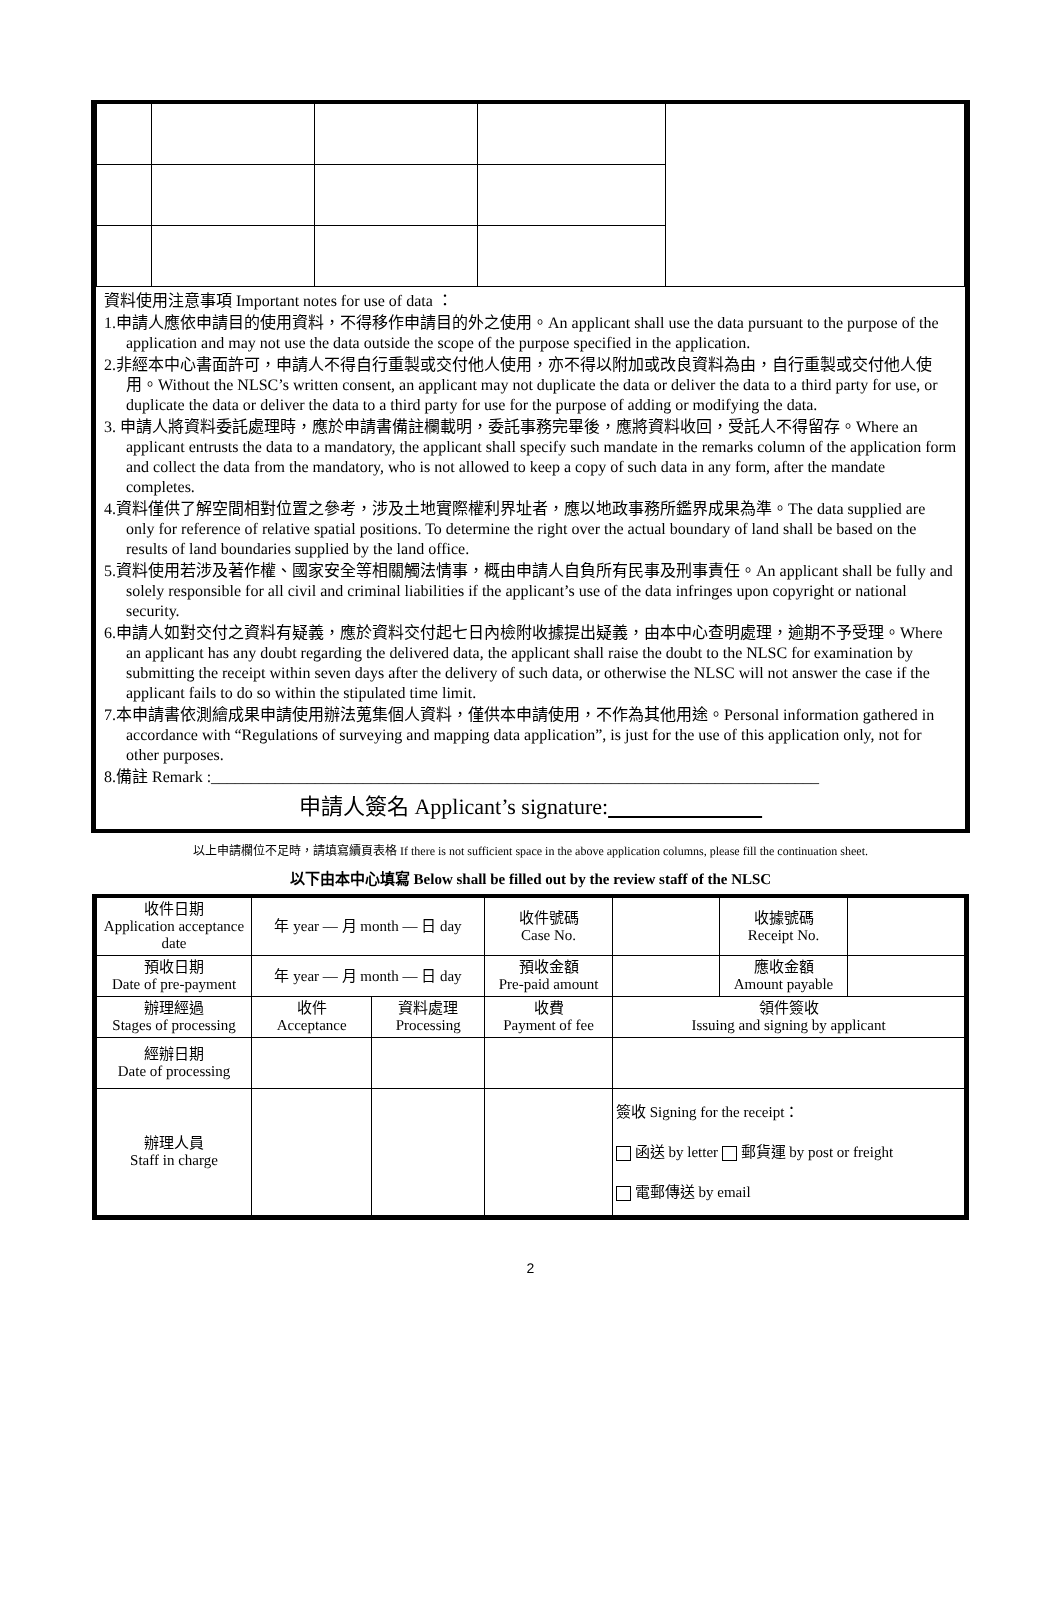資料使用注意事項 Important notes for use of data ：
1.申請人應依申請目的使用資料，不得移作申請目的外之使用。An applicant shall use the data pursuant to the purpose of the application and may not use the data outside the scope of the purpose specified in the application.
2.非經本中心書面許可，申請人不得自行重製或交付他人使用，亦不得以附加或改良資料為由，自行重製或交付他人使用。Without the NLSC’s written consent, an applicant may not duplicate the data or deliver the data to a third party for use, or duplicate the data or deliver the data to a third party for use for the purpose of adding or modifying the data.
3. 申請人將資料委託處理時，應於申請書備註欄載明，委託事務完畢後，應將資料收回，受託人不得留存。Where an applicant entrusts the data to a mandatory, the applicant shall specify such mandate in the remarks column of the application form and collect the data from the mandatory, who is not allowed to keep a copy of such data in any form, after the mandate completes.
4.資料僅供了解空間相對位置之參考，涉及土地實際權利界址者，應以地政事務所鑑界成果為準。The data supplied are only for reference of relative spatial positions. To determine the right over the actual boundary of land shall be based on the results of land boundaries supplied by the land office.
5.資料使用若涉及著作權、國家安全等相關觸法情事，概由申請人自負所有民事及刑事責任。An applicant shall be fully and solely responsible for all civil and criminal liabilities if the applicant’s use of the data infringes upon copyright or national security.
6.申請人如對交付之資料有疑義，應於資料交付起七日內檢附收據提出疑義，由本中心查明處理，逾期不予受理。Where an applicant has any doubt regarding the delivered data, the applicant shall raise the doubt to the NLSC for examination by submitting the receipt within seven days after the delivery of such data, or otherwise the NLSC will not answer the case if the applicant fails to do so within the stipulated time limit.
7.本申請書依測繪成果申請使用辦法蒐集個人資料，僅供本申請使用，不作為其他用途。Personal information gathered in accordance with “Regulations of surveying and mapping data application”, is just for the use of this application only, not for other purposes.
8.備註 Remark :____________________________________________________________________________
申請人簽名 Applicant’s signature:
以上申請欄位不足時，請填寫續頁表格 If there is not sufficient space in the above application columns, please fill the continuation sheet.
以下由本中心填寫 Below shall be filled out by the review staff of the NLSC
| 收件日期 Application acceptance date | 年 year — 月 month — 日 day | | 收件號碼 Case No. | | 收據號碼 Receipt No. | |
| 預收日期 Date of pre-payment | 年 year — 月 month — 日 day | | 預收金額 Pre-paid amount | | 應收金額 Amount payable | |
| 辦理經過 Stages of processing | 收件 Acceptance | 資料處理 Processing | 收費 Payment of fee | 領件簽收 Issuing and signing by applicant | | |
| 經辦日期 Date of processing | | | | | | |
| 辦理人員 Staff in charge | | | | 簽收 Signing for the receipt： 函送 by letter 郵貨運 by post or freight 電郵傳送 by email | | |
2